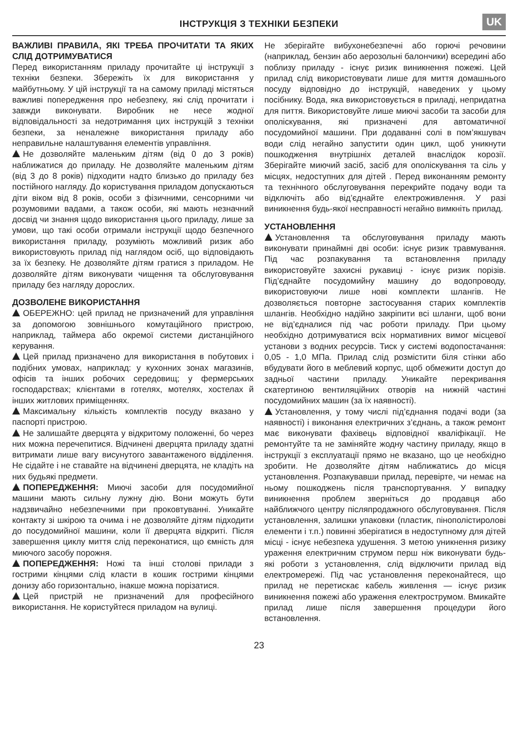ІНСТРУКЦІЯ З ТЕХНІКИ БЕЗПЕКИ
UK
ВАЖЛИВІ ПРАВИЛА, ЯКІ ТРЕБА ПРОЧИТАТИ ТА ЯКИХ СЛІД ДОТРИМУВАТИСЯ
Перед використанням приладу прочитайте ці інструкції з техніки безпеки. Збережіть їх для використання у майбутньому. У цій інструкції та на самому приладі містяться важливі попередження про небезпеку, які слід прочитати і завжди виконувати. Виробник не несе жодної відповідальності за недотримання цих інструкцій з техніки безпеки, за неналежне використання приладу або неправильне налаштування елементів управління.
Не дозволяйте маленьким дітям (від 0 до 3 років) наближатися до приладу. Не дозволяйте маленьким дітям (від 3 до 8 років) підходити надто близько до приладу без постійного нагляду. До користування приладом допускаються діти віком від 8 років, особи з фізичними, сенсорними чи розумовими вадами, а також особи, які мають незначний досвід чи знання щодо використання цього приладу, лише за умови, що такі особи отримали інструкції щодо безпечного використання приладу, розуміють можливий ризик або використовують прилад під наглядом осіб, що відповідають за їх безпеку. Не дозволяйте дітям гратися з приладом. Не дозволяйте дітям виконувати чищення та обслуговування приладу без нагляду дорослих.
ДОЗВОЛЕНЕ ВИКОРИСТАННЯ
ОБЕРЕЖНО: цей прилад не призначений для управління за допомогою зовнішнього комутаційного пристрою, наприклад, таймера або окремої системи дистанційного керування.
Цей прилад призначено для використання в побутових і подібних умовах, наприклад: у кухонних зонах магазинів, офісів та інших робочих середовищ; у фермерських господарствах; клієнтами в готелях, мотелях, хостелах й інших житлових приміщеннях.
Максимальну кількість комплектів посуду вказано у паспорті пристрою.
Не залишайте дверцята у відкритому положенні, бо через них можна перечепитися. Відчинені дверцята приладу здатні витримати лише вагу висунутого завантаженого відділення. Не сідайте і не ставайте на відчинені дверцята, не кладіть на них будьякі предмети.
ПОПЕРЕДЖЕННЯ: Миючі засоби для посудомийної машини мають сильну лужну дію. Вони можуть бути надзвичайно небезпечними при проковтуванні. Уникайте контакту зі шкірою та очима і не дозволяйте дітям підходити до посудомийної машини, коли її дверцята відкриті. Після завершення циклу миття слід переконатися, що ємність для миючого засобу порожня.
ПОПЕРЕДЖЕННЯ: Ножі та інші столові прилади з гострими кінцями слід класти в кошик гострими кінцями донизу або горизонтально, інакше можна порізатися.
Цей пристрій не призначений для професійного використання. Не користуйтеся приладом на вулиці.
Не зберігайте вибухонебезпечні або горючі речовини (наприклад, бензин або аерозольні балончики) всередині або поблизу приладу - існує ризик виникнення пожежі. Цей прилад слід використовувати лише для миття домашнього посуду відповідно до інструкцій, наведених у цьому посібнику. Вода, яка використовується в приладі, непридатна для пиття. Використовуйте лише миючі засоби та засоби для ополіскування, які призначені для автоматичної посудомийної машини. При додаванні солі в пом’якшувач води слід негайно запустити один цикл, щоб уникнути пошкодження внутрішніх деталей внаслідок корозії. Зберігайте миючий засіб, засіб для ополіскування та сіль у місцях, недоступних для дітей . Перед виконанням ремонту та технічного обслуговування перекрийте подачу води та відключіть або від’єднайте електроживлення. У разі виникнення будь-якої несправності негайно вимкніть прилад.
УСТАНОВЛЕННЯ
Установлення та обслуговування приладу мають виконувати принаймні дві особи: існує ризик травмування. Під час розпакування та встановлення приладу використовуйте захисні рукавиці - існує ризик порізів. Під’єднайте посудомийну машину до водопроводу, використовуючи лише нові комплекти шлангів. Не дозволяється повторне застосування старих комплектів шлангів. Необхідно надійно закріпити всі шланги, щоб вони не від’єдналися під час роботи приладу. При цьому необхідно дотримуватися всіх нормативних вимог місцевої установи з водних ресурсів. Тиск у системі водопостачання: 0,05 - 1,0 МПа. Прилад слід розмістити біля стінки або вбудувати його в меблевий корпус, щоб обмежити доступ до задньої частини приладу. Уникайте перекривання скатертиною вентиляційних отворів на нижній частині посудомийних машин (за їх наявності).
Установлення, у тому числі під’єднання подачі води (за наявності) і виконання електричних з’єднань, а також ремонт має виконувати фахівець відповідної кваліфікації. Не ремонтуйте та не заміняйте жодну частину приладу, якщо в інструкції з експлуатації прямо не вказано, що це необхідно зробити. Не дозволяйте дітям наближатись до місця установлення. Розпакувавши прилад, перевірте, чи немає на ньому пошкоджень після транспортування. У випадку виникнення проблем зверніться до продавця або найближчого центру післяпродажного обслуговування. Після установлення, залишки упаковки (пластик, пінополістиролові елементи і т.п.) повинні зберігатися в недоступному для дітей місці - існує небезпека удушення. З метою уникнення ризику ураження електричним струмом перш ніж виконувати будь-які роботи з установлення, слід відключити прилад від електромережі. Під час установлення переконайтеся, що прилад не перетискає кабель живлення — існує ризик виникнення пожежі або ураження електрострумом. Вмикайте прилад лише після завершення процедури його встановлення.
23